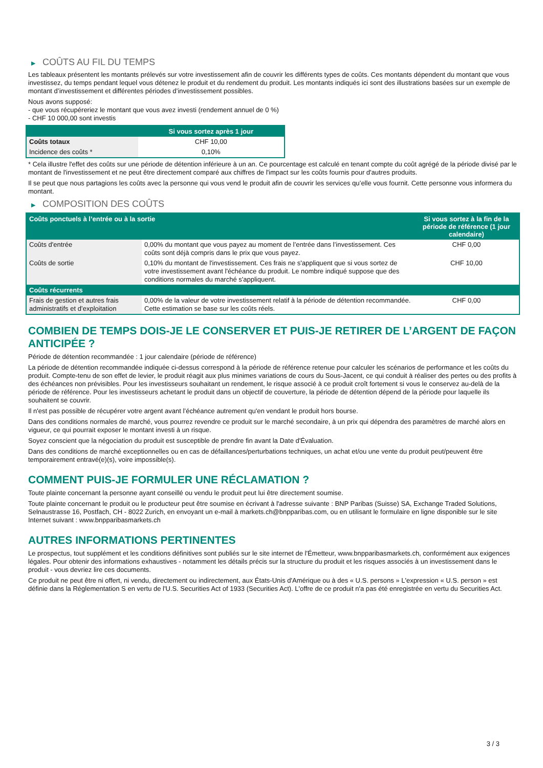▶ COÛTS AU FIL DU TEMPS
Les tableaux présentent les montants prélevés sur votre investissement afin de couvrir les différents types de coûts. Ces montants dépendent du montant que vous investissez, du temps pendant lequel vous détenez le produit et du rendement du produit. Les montants indiqués ici sont des illustrations basées sur un exemple de montant d’investissement et différentes périodes d’investissement possibles.
Nous avons supposé:
- que vous récupéreriez le montant que vous avez investi (rendement annuel de 0 %)
- CHF 10 000,00 sont investis
| | Si vous sortez après 1 jour |
| --- | --- |
| Coûts totaux | CHF 10,00 |
| Incidence des coûts * | 0,10% |
* Cela illustre l'effet des coûts sur une période de détention inférieure à un an. Ce pourcentage est calculé en tenant compte du coût agrégé de la période divisé par le montant de l'investissement et ne peut être directement comparé aux chiffres de l'impact sur les coûts fournis pour d'autres produits.
Il se peut que nous partagions les coûts avec la personne qui vous vend le produit afin de couvrir les services qu’elle vous fournit. Cette personne vous informera du montant.
▶ COMPOSITION DES COÛTS
| Coûts ponctuels à l’entrée ou à la sortie | | Si vous sortez à la fin de la période de référence (1 jour calendaire) |
| --- | --- | --- |
| Coûts d'entrée | 0,00% du montant que vous payez au moment de l’entrée dans l’investissement. Ces coûts sont déjà compris dans le prix que vous payez. | CHF 0,00 |
| Coûts de sortie | 0,10% du montant de l'investissement. Ces frais ne s'appliquent que si vous sortez de votre investissement avant l'échéance du produit. Le nombre indiqué suppose que des conditions normales du marché s'appliquent. | CHF 10,00 |
| Coûts récurrents | | |
| Frais de gestion et autres frais administratifs et d’exploitation | 0,00% de la valeur de votre investissement relatif à la période de détention recommandée. Cette estimation se base sur les coûts réels. | CHF 0,00 |
COMBIEN DE TEMPS DOIS-JE LE CONSERVER ET PUIS-JE RETIRER DE L’ARGENT DE FAÇON ANTICIPÉE ?
Période de détention recommandée : 1 jour calendaire (période de référence)
La période de détention recommandée indiquée ci-dessus correspond à la période de référence retenue pour calculer les scénarios de performance et les coûts du produit. Compte-tenu de son effet de levier, le produit réagit aux plus minimes variations de cours du Sous-Jacent, ce qui conduit à réaliser des pertes ou des profits à des échéances non prévisibles. Pour les investisseurs souhaitant un rendement, le risque associé à ce produit croît fortement si vous le conservez au-delà de la période de référence. Pour les investisseurs achetant le produit dans un objectif de couverture, la période de détention dépend de la période pour laquelle ils souhaitent se couvrir.
Il n'est pas possible de récupérer votre argent avant l’échéance autrement qu'en vendant le produit hors bourse.
Dans des conditions normales de marché, vous pourrez revendre ce produit sur le marché secondaire, à un prix qui dépendra des paramètres de marché alors en vigueur, ce qui pourrait exposer le montant investi à un risque.
Soyez conscient que la négociation du produit est susceptible de prendre fin avant la Date d'Évaluation.
Dans des conditions de marché exceptionnelles ou en cas de défaillances/perturbations techniques, un achat et/ou une vente du produit peut/peuvent être temporairement entravé(e)(s), voire impossible(s).
COMMENT PUIS-JE FORMULER UNE RÉCLAMATION ?
Toute plainte concernant la personne ayant conseillé ou vendu le produit peut lui être directement soumise.
Toute plainte concernant le produit ou le producteur peut être soumise en écrivant à l'adresse suivante : BNP Paribas (Suisse) SA, Exchange Traded Solutions, Selnaustrasse 16, Postfach, CH - 8022 Zurich, en envoyant un e-mail à markets.ch@bnpparibas.com, ou en utilisant le formulaire en ligne disponible sur le site Internet suivant : www.bnpparibasmarkets.ch
AUTRES INFORMATIONS PERTINENTES
Le prospectus, tout supplément et les conditions définitives sont publiés sur le site internet de l'Émetteur, www.bnpparibasmarkets.ch, conformément aux exigences légales. Pour obtenir des informations exhaustives - notamment les détails précis sur la structure du produit et les risques associés à un investissement dans le produit - vous devriez lire ces documents.
Ce produit ne peut être ni offert, ni vendu, directement ou indirectement, aux États-Unis d'Amérique ou à des « U.S. persons » L'expression « U.S. person » est définie dans la Réglementation S en vertu de l'U.S. Securities Act of 1933 (Securities Act). L'offre de ce produit n'a pas été enregistrée en vertu du Securities Act.
3 / 3